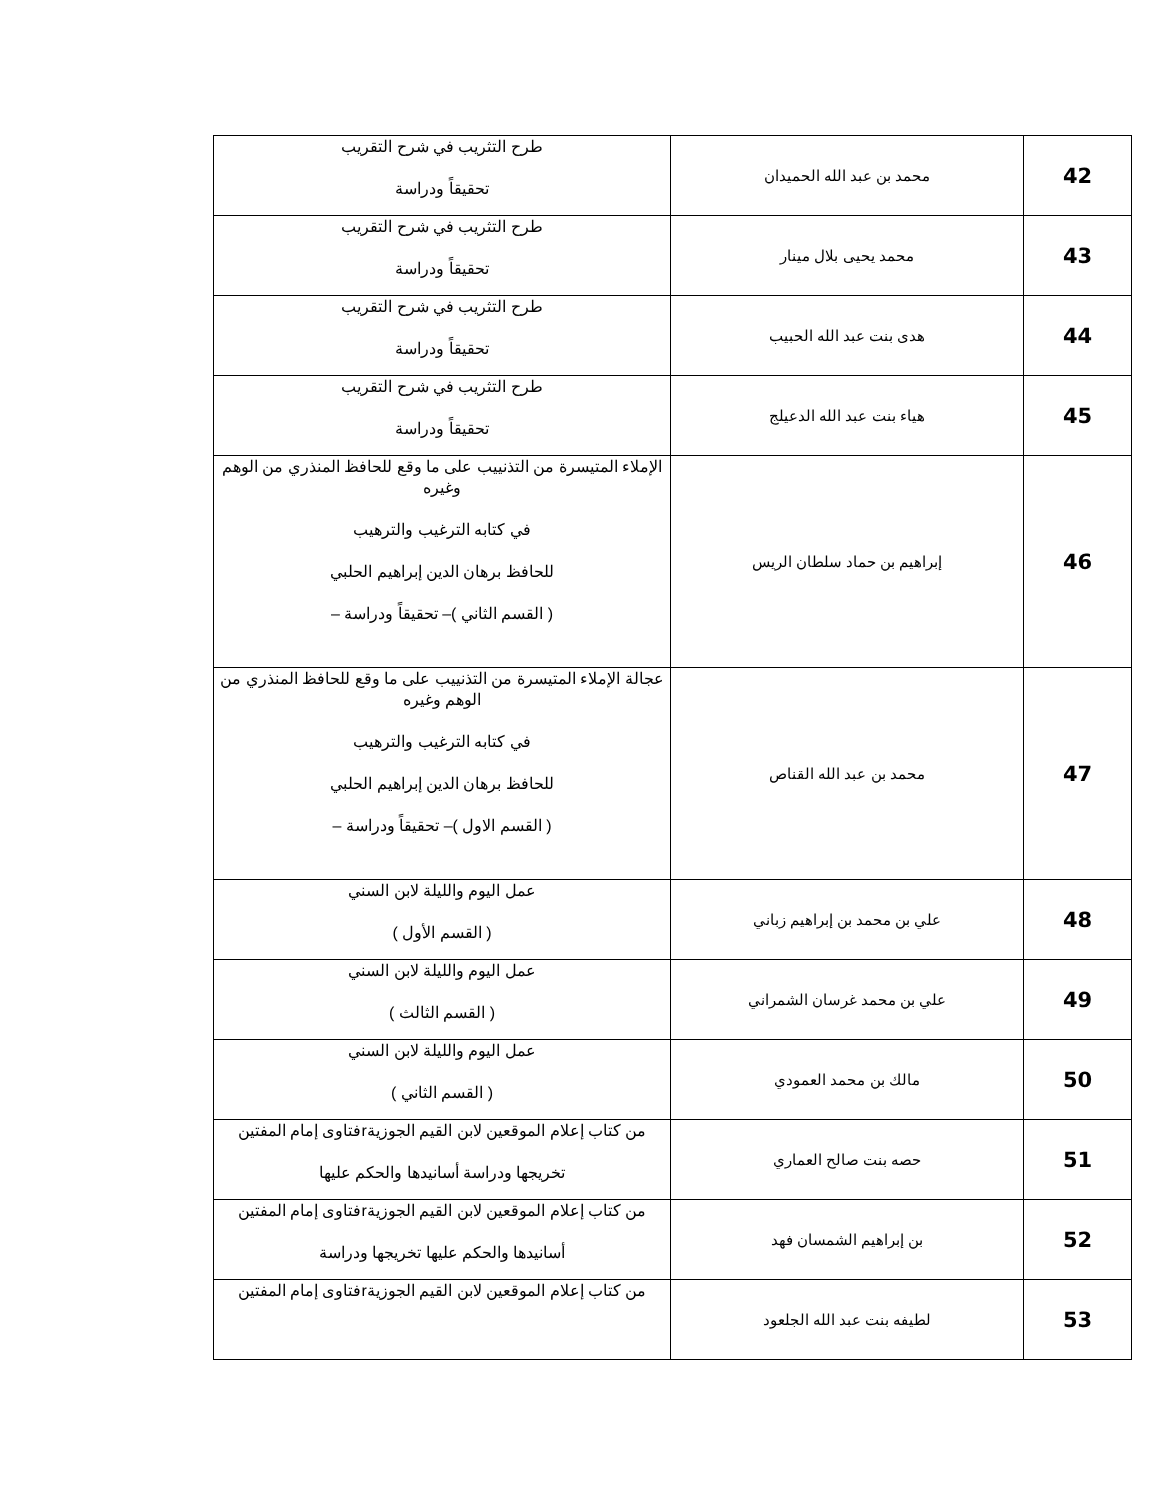| 42 | محمد بن عبد الله الحميدان | طرح التثريب في شرح التقريب تحقيقاً ودراسة |
| 43 | محمد يحيى بلال مينار | طرح التثريب في شرح التقريب تحقيقاً ودراسة |
| 44 | هدى بنت عبد الله الحبيب | طرح التثريب في شرح التقريب تحقيقاً ودراسة |
| 45 | هياء بنت عبد الله الدعيلج | طرح التثريب في شرح التقريب تحقيقاً ودراسة |
| 46 | إبراهيم بن حماد سلطان الريس | الإملاء المتيسرة من التذنييب على ما وقع للحافظ المنذري من الوهم وغيره في كتابه الترغيب والترهيب للحافظ برهان الدين إبراهيم الحلبي ( القسم الثاني )– تحقيقاً ودراسة – |
| 47 | محمد بن عبد الله القناص | عجالة الإملاء المتيسرة من التذنييب على ما وقع للحافظ المنذري من الوهم وغيره في كتابه الترغيب والترهيب للحافظ برهان الدين إبراهيم الحلبي ( القسم الاول )– تحقيقاً ودراسة – |
| 48 | علي بن محمد بن إبراهيم زباني | عمل اليوم والليلة لابن السني ( القسم الأول ) |
| 49 | علي بن محمد غرسان الشمراني | عمل اليوم والليلة لابن السني ( القسم الثالث ) |
| 50 | مالك بن محمد العمودي | عمل اليوم والليلة لابن السني ( القسم الثاني ) |
| 51 | حصه بنت صالح العماري | من كتاب إعلام الموقعين لابن القيم الجوزيةrفتاوى إمام المفتين تخريجها ودراسة أسانيدها والحكم عليها |
| 52 | بن إبراهيم الشمسان فهد | من كتاب إعلام الموقعين لابن القيم الجوزيةrفتاوى إمام المفتين أسانيدها والحكم عليها تخريجها ودراسة |
| 53 | لطيفه بنت عبد الله الجلعود | من كتاب إعلام الموقعين لابن القيم الجوزيةrفتاوى إمام المفتين |